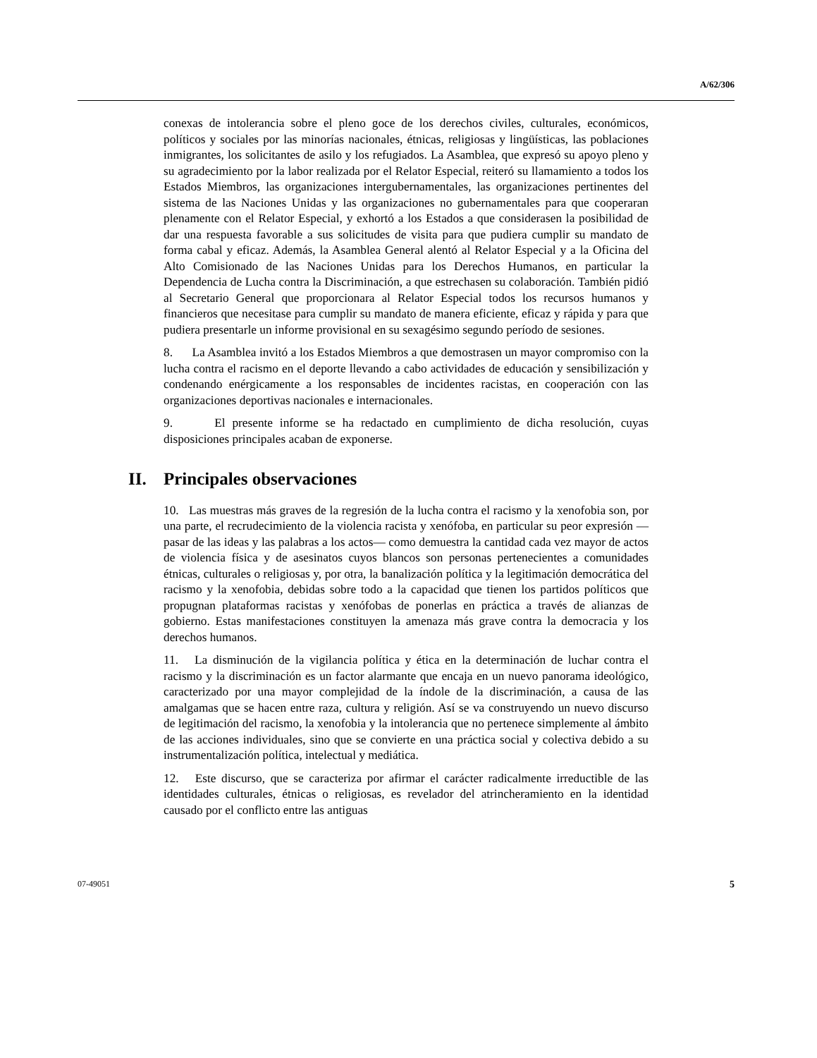A/62/306
conexas de intolerancia sobre el pleno goce de los derechos civiles, culturales, económicos, políticos y sociales por las minorías nacionales, étnicas, religiosas y lingüísticas, las poblaciones inmigrantes, los solicitantes de asilo y los refugiados. La Asamblea, que expresó su apoyo pleno y su agradecimiento por la labor realizada por el Relator Especial, reiteró su llamamiento a todos los Estados Miembros, las organizaciones intergubernamentales, las organizaciones pertinentes del sistema de las Naciones Unidas y las organizaciones no gubernamentales para que cooperaran plenamente con el Relator Especial, y exhortó a los Estados a que considerasen la posibilidad de dar una respuesta favorable a sus solicitudes de visita para que pudiera cumplir su mandato de forma cabal y eficaz. Además, la Asamblea General alentó al Relator Especial y a la Oficina del Alto Comisionado de las Naciones Unidas para los Derechos Humanos, en particular la Dependencia de Lucha contra la Discriminación, a que estrechasen su colaboración. También pidió al Secretario General que proporcionara al Relator Especial todos los recursos humanos y financieros que necesitase para cumplir su mandato de manera eficiente, eficaz y rápida y para que pudiera presentarle un informe provisional en su sexagésimo segundo período de sesiones.
8. La Asamblea invitó a los Estados Miembros a que demostrasen un mayor compromiso con la lucha contra el racismo en el deporte llevando a cabo actividades de educación y sensibilización y condenando enérgicamente a los responsables de incidentes racistas, en cooperación con las organizaciones deportivas nacionales e internacionales.
9. El presente informe se ha redactado en cumplimiento de dicha resolución, cuyas disposiciones principales acaban de exponerse.
II. Principales observaciones
10. Las muestras más graves de la regresión de la lucha contra el racismo y la xenofobia son, por una parte, el recrudecimiento de la violencia racista y xenófoba, en particular su peor expresión —pasar de las ideas y las palabras a los actos— como demuestra la cantidad cada vez mayor de actos de violencia física y de asesinatos cuyos blancos son personas pertenecientes a comunidades étnicas, culturales o religiosas y, por otra, la banalización política y la legitimación democrática del racismo y la xenofobia, debidas sobre todo a la capacidad que tienen los partidos políticos que propugnan plataformas racistas y xenófobas de ponerlas en práctica a través de alianzas de gobierno. Estas manifestaciones constituyen la amenaza más grave contra la democracia y los derechos humanos.
11. La disminución de la vigilancia política y ética en la determinación de luchar contra el racismo y la discriminación es un factor alarmante que encaja en un nuevo panorama ideológico, caracterizado por una mayor complejidad de la índole de la discriminación, a causa de las amalgamas que se hacen entre raza, cultura y religión. Así se va construyendo un nuevo discurso de legitimación del racismo, la xenofobia y la intolerancia que no pertenece simplemente al ámbito de las acciones individuales, sino que se convierte en una práctica social y colectiva debido a su instrumentalización política, intelectual y mediática.
12. Este discurso, que se caracteriza por afirmar el carácter radicalmente irreductible de las identidades culturales, étnicas o religiosas, es revelador del atrincheramiento en la identidad causado por el conflicto entre las antiguas
07-49051 5